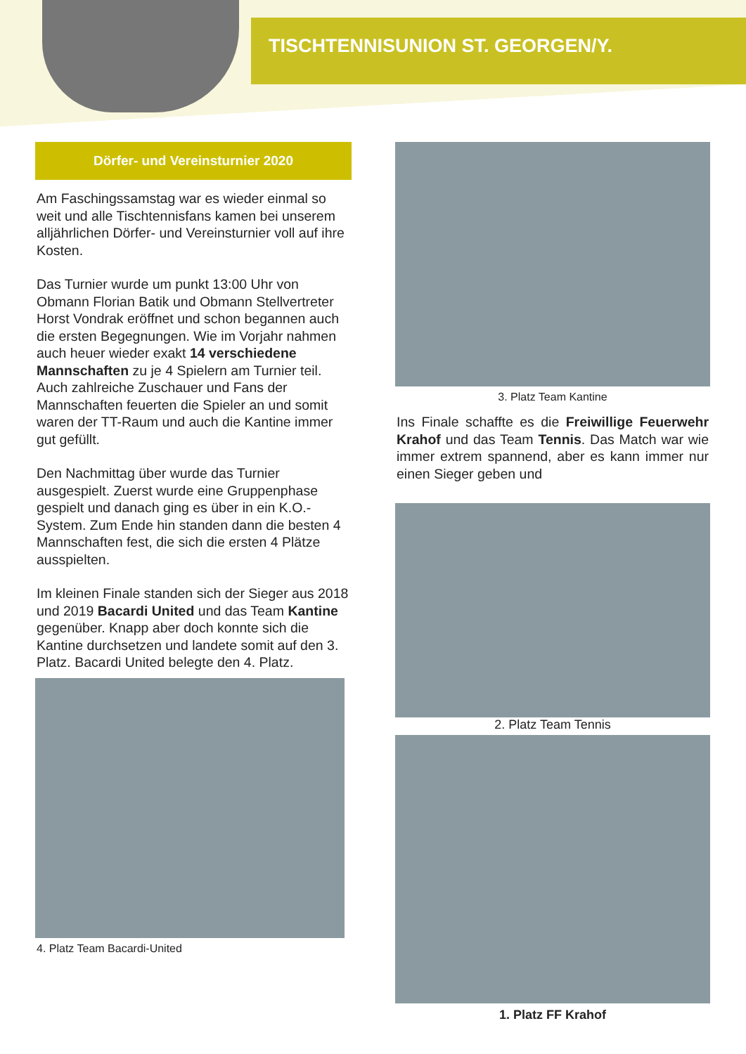TISCHTENNISUNION ST. GEORGEN/Y.
Dörfer- und Vereinsturnier 2020
Am Faschingssamstag war es wieder einmal so weit und alle Tischtennisfans kamen bei unserem alljährlichen Dörfer- und Vereinsturnier voll auf ihre Kosten.
Das Turnier wurde um punkt 13:00 Uhr von Obmann Florian Batik und Obmann Stellvertreter Horst Vondrak eröffnet und schon begannen auch die ersten Begegnungen. Wie im Vorjahr nahmen auch heuer wieder exakt 14 verschiedene Mannschaften zu je 4 Spielern am Turnier teil. Auch zahlreiche Zuschauer und Fans der Mannschaften feuerten die Spieler an und somit waren der TT-Raum und auch die Kantine immer gut gefüllt.
Den Nachmittag über wurde das Turnier ausgespielt. Zuerst wurde eine Gruppenphase gespielt und danach ging es über in ein K.O.-System. Zum Ende hin standen dann die besten 4 Mannschaften fest, die sich die ersten 4 Plätze ausspielten.
Im kleinen Finale standen sich der Sieger aus 2018 und 2019 Bacardi United und das Team Kantine gegenüber. Knapp aber doch konnte sich die Kantine durchsetzen und landete somit auf den 3. Platz. Bacardi United belegte den 4. Platz.
4. Platz Team Bacardi-United
3. Platz Team Kantine
Ins Finale schaffte es die Freiwillige Feuerwehr Krahof und das Team Tennis. Das Match war wie immer extrem spannend, aber es kann immer nur einen Sieger geben und
2. Platz Team Tennis
1. Platz FF Krahof